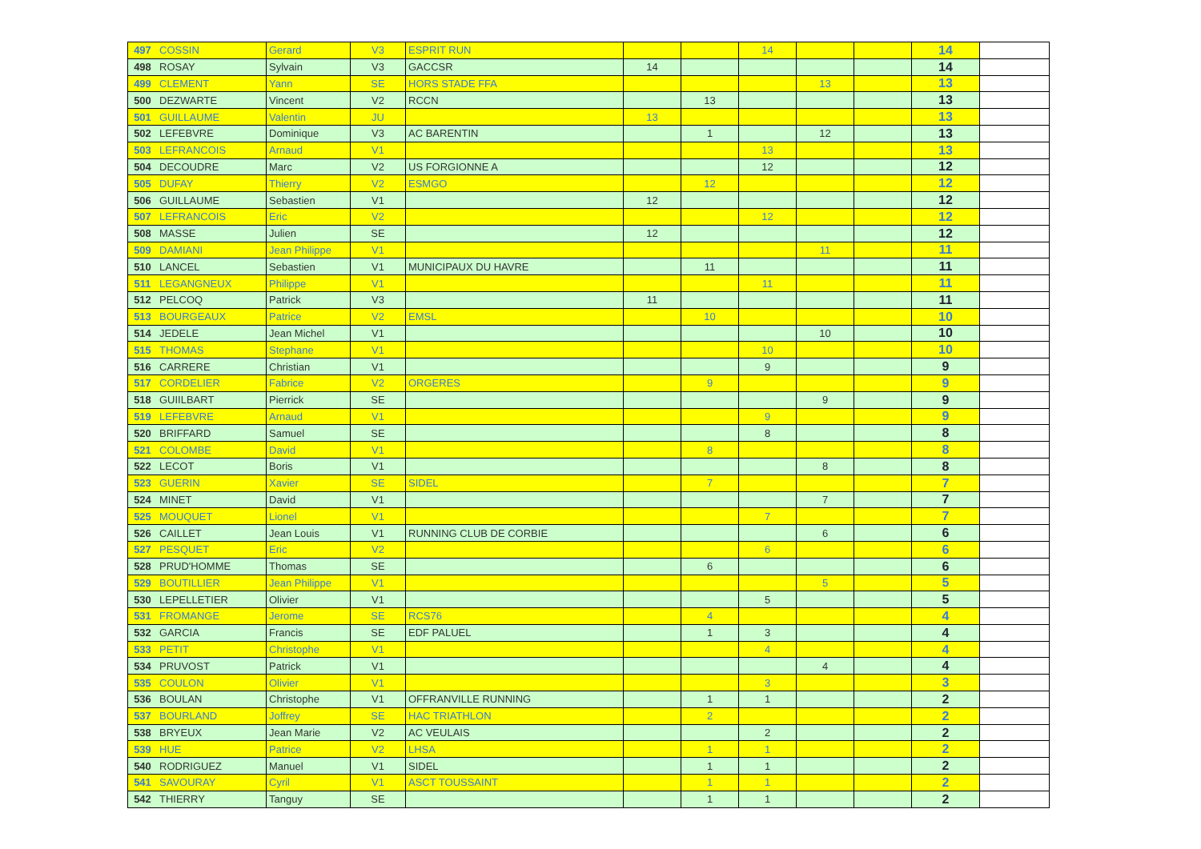| 497 | COSSIN | Gerard | V3 | ESPRIT RUN | | | 14 | | | 14 | |
| 498 | ROSAY | Sylvain | V3 | GACCSR | 14 | | | | | 14 | |
| 499 | CLEMENT | Yann | SE | HORS STADE FFA | | | | 13 | | 13 | |
| 500 | DEZWARTE | Vincent | V2 | RCCN | | 13 | | | | 13 | |
| 501 | GUILLAUME | Valentin | JU | | 13 | | | | | 13 | |
| 502 | LEFEBVRE | Dominique | V3 | AC BARENTIN | | 1 | | 12 | | 13 | |
| 503 | LEFRANCOIS | Arnaud | V1 | | | | 13 | | | 13 | |
| 504 | DECOUDRE | Marc | V2 | US FORGIONNE A | | | 12 | | | 12 | |
| 505 | DUFAY | Thierry | V2 | ESMGO | | 12 | | | | 12 | |
| 506 | GUILLAUME | Sebastien | V1 | | 12 | | | | | 12 | |
| 507 | LEFRANCOIS | Eric | V2 | | | | 12 | | | 12 | |
| 508 | MASSE | Julien | SE | | 12 | | | | | 12 | |
| 509 | DAMIANI | Jean Philippe | V1 | | | | | 11 | | 11 | |
| 510 | LANCEL | Sebastien | V1 | MUNICIPAUX DU HAVRE | | 11 | | | | 11 | |
| 511 | LEGANGNEUX | Philippe | V1 | | | | 11 | | | 11 | |
| 512 | PELCOQ | Patrick | V3 | | 11 | | | | | 11 | |
| 513 | BOURGEAUX | Patrice | V2 | EMSL | | 10 | | | | 10 | |
| 514 | JEDELE | Jean Michel | V1 | | | | | 10 | | 10 | |
| 515 | THOMAS | Stephane | V1 | | | | 10 | | | 10 | |
| 516 | CARRERE | Christian | V1 | | | | 9 | | | 9 | |
| 517 | CORDELIER | Fabrice | V2 | ORGERES | | 9 | | | | 9 | |
| 518 | GUIILBART | Pierrick | SE | | | | | 9 | | 9 | |
| 519 | LEFEBVRE | Arnaud | V1 | | | | 9 | | | 9 | |
| 520 | BRIFFARD | Samuel | SE | | | | 8 | | | 8 | |
| 521 | COLOMBE | David | V1 | | | 8 | | | | 8 | |
| 522 | LECOT | Boris | V1 | | | | | 8 | | 8 | |
| 523 | GUERIN | Xavier | SE | SIDEL | | 7 | | | | 7 | |
| 524 | MINET | David | V1 | | | | | 7 | | 7 | |
| 525 | MOUQUET | Lionel | V1 | | | | 7 | | | 7 | |
| 526 | CAILLET | Jean Louis | V1 | RUNNING CLUB DE CORBIE | | | | 6 | | 6 | |
| 527 | PESQUET | Eric | V2 | | | | 6 | | | 6 | |
| 528 | PRUD'HOMME | Thomas | SE | | | 6 | | | | 6 | |
| 529 | BOUTILLIER | Jean Philippe | V1 | | | | | 5 | | 5 | |
| 530 | LEPELLETIER | Olivier | V1 | | | | 5 | | | 5 | |
| 531 | FROMANGE | Jerome | SE | RCS76 | | 4 | | | | 4 | |
| 532 | GARCIA | Francis | SE | EDF PALUEL | | 1 | 3 | | | 4 | |
| 533 | PETIT | Christophe | V1 | | | | 4 | | | 4 | |
| 534 | PRUVOST | Patrick | V1 | | | | | 4 | | 4 | |
| 535 | COULON | Olivier | V1 | | | | 3 | | | 3 | |
| 536 | BOULAN | Christophe | V1 | OFFRANVILLE RUNNING | | 1 | 1 | | | 2 | |
| 537 | BOURLAND | Joffrey | SE | HAC TRIATHLON | | 2 | | | | 2 | |
| 538 | BRYEUX | Jean Marie | V2 | AC VEULAIS | | | 2 | | | 2 | |
| 539 | HUE | Patrice | V2 | LHSA | | 1 | 1 | | | 2 | |
| 540 | RODRIGUEZ | Manuel | V1 | SIDEL | | 1 | 1 | | | 2 | |
| 541 | SAVOURAY | Cyril | V1 | ASCT TOUSSAINT | | 1 | 1 | | | 2 | |
| 542 | THIERRY | Tanguy | SE | | | 1 | 1 | | | 2 | |